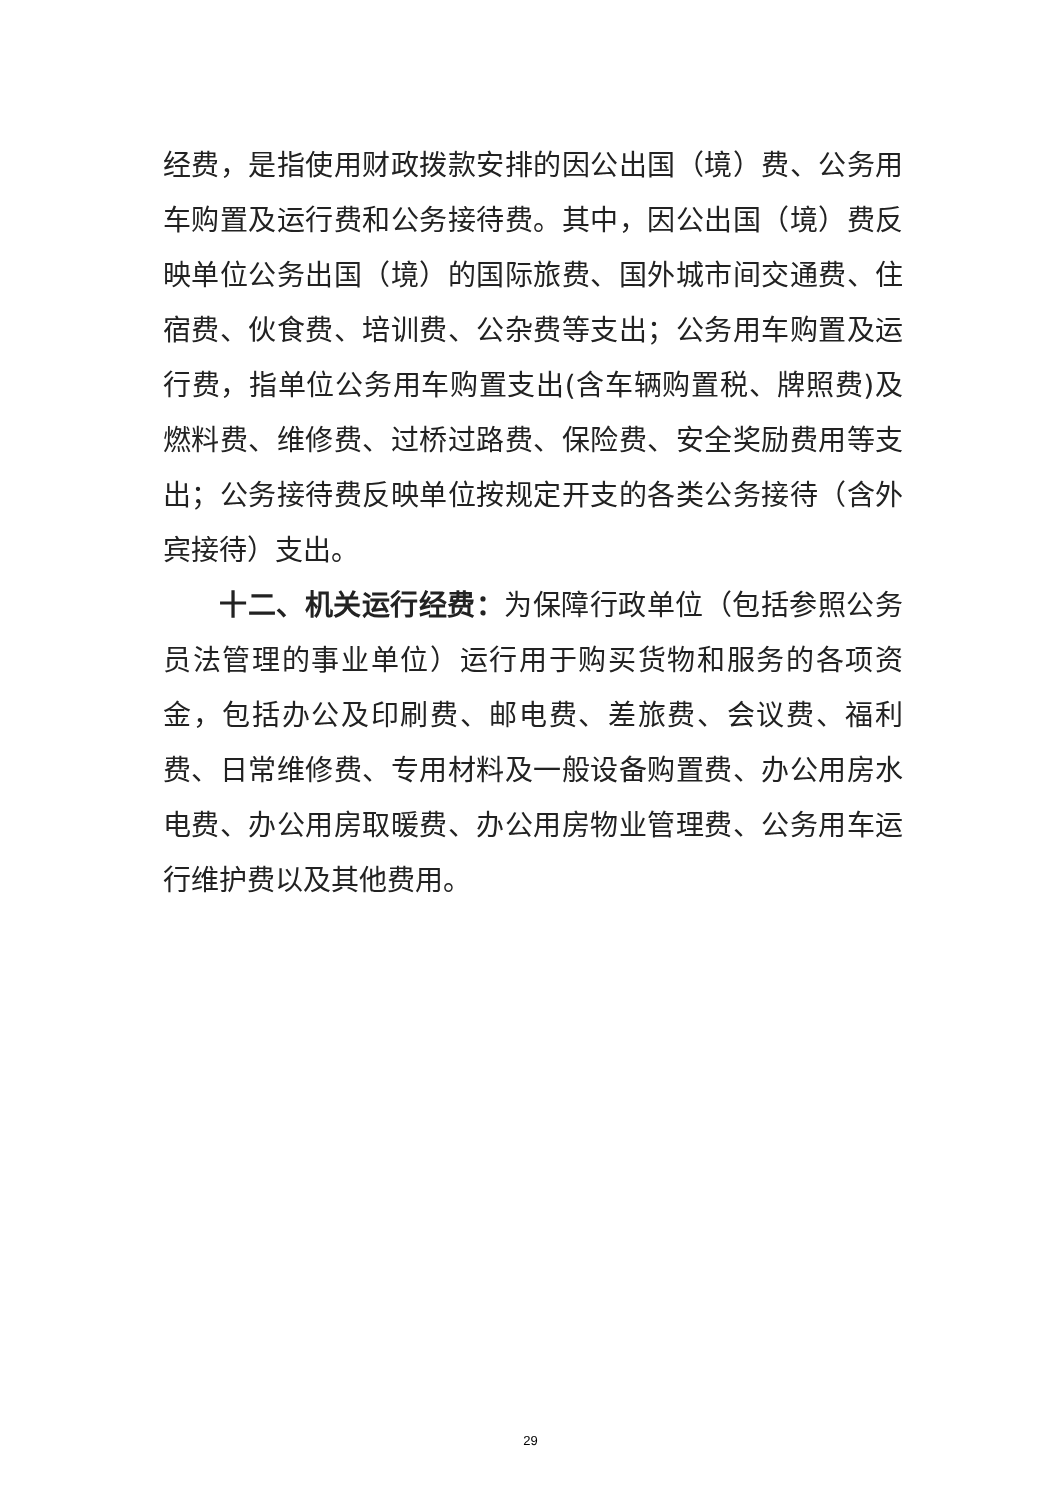经费，是指使用财政拨款安排的因公出国（境）费、公务用车购置及运行费和公务接待费。其中，因公出国（境）费反映单位公务出国（境）的国际旅费、国外城市间交通费、住宿费、伙食费、培训费、公杂费等支出；公务用车购置及运行费，指单位公务用车购置支出(含车辆购置税、牌照费)及燃料费、维修费、过桥过路费、保险费、安全奖励费用等支出；公务接待费反映单位按规定开支的各类公务接待（含外宾接待）支出。
十二、机关运行经费：为保障行政单位（包括参照公务员法管理的事业单位）运行用于购买货物和服务的各项资金，包括办公及印刷费、邮电费、差旅费、会议费、福利费、日常维修费、专用材料及一般设备购置费、办公用房水电费、办公用房取暖费、办公用房物业管理费、公务用车运行维护费以及其他费用。
29